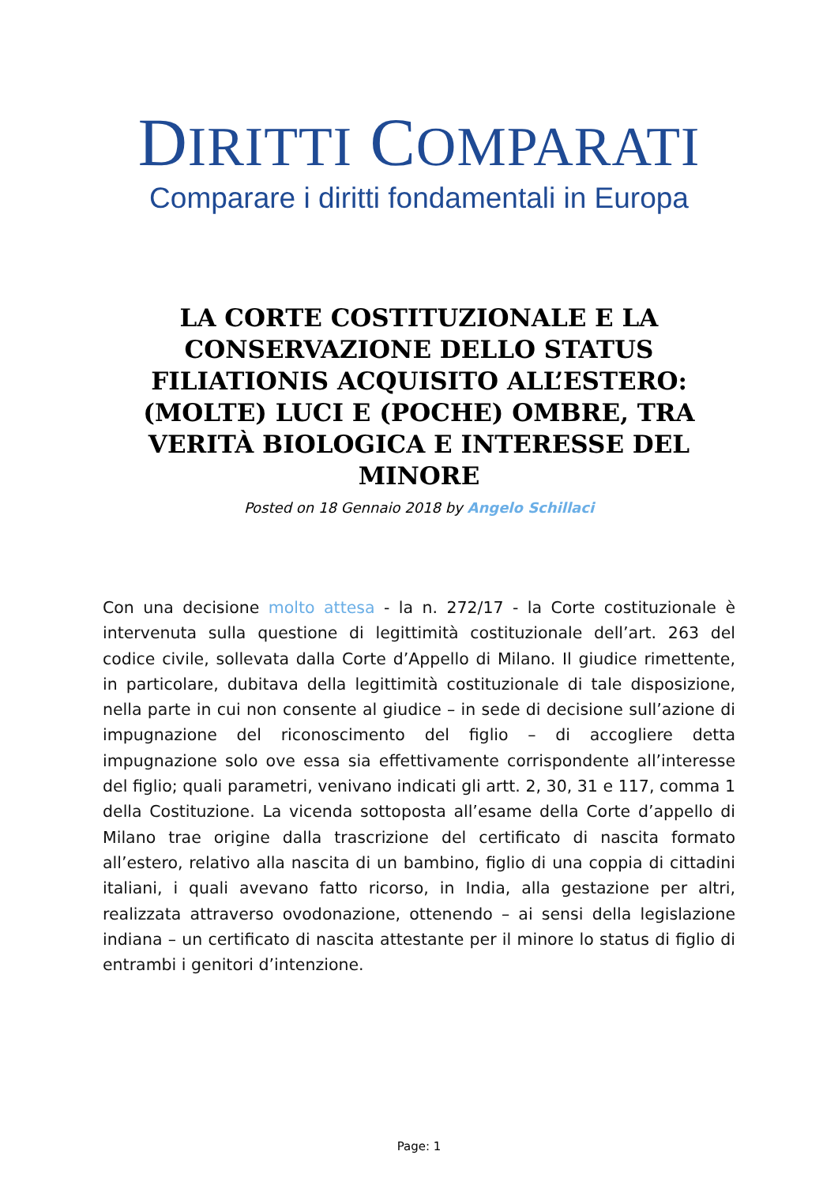DIRITTI COMPARATI
Comparare i diritti fondamentali in Europa
LA CORTE COSTITUZIONALE E LA CONSERVAZIONE DELLO STATUS FILIATIONIS ACQUISITO ALL’ESTERO: (MOLTE) LUCI E (POCHE) OMBRE, TRA VERITÀ BIOLOGICA E INTERESSE DEL MINORE
Posted on 18 Gennaio 2018 by Angelo Schillaci
Con una decisione molto attesa - la n. 272/17 - la Corte costituzionale è intervenuta sulla questione di legittimità costituzionale dell’art. 263 del codice civile, sollevata dalla Corte d’Appello di Milano. Il giudice rimettente, in particolare, dubitava della legittimità costituzionale di tale disposizione, nella parte in cui non consente al giudice – in sede di decisione sull’azione di impugnazione del riconoscimento del figlio – di accogliere detta impugnazione solo ove essa sia effettivamente corrispondente all’interesse del figlio; quali parametri, venivano indicati gli artt. 2, 30, 31 e 117, comma 1 della Costituzione. La vicenda sottoposta all’esame della Corte d’appello di Milano trae origine dalla trascrizione del certificato di nascita formato all’estero, relativo alla nascita di un bambino, figlio di una coppia di cittadini italiani, i quali avevano fatto ricorso, in India, alla gestazione per altri, realizzata attraverso ovodonazione, ottenendo – ai sensi della legislazione indiana – un certificato di nascita attestante per il minore lo status di figlio di entrambi i genitori d’intenzione.
Page: 1